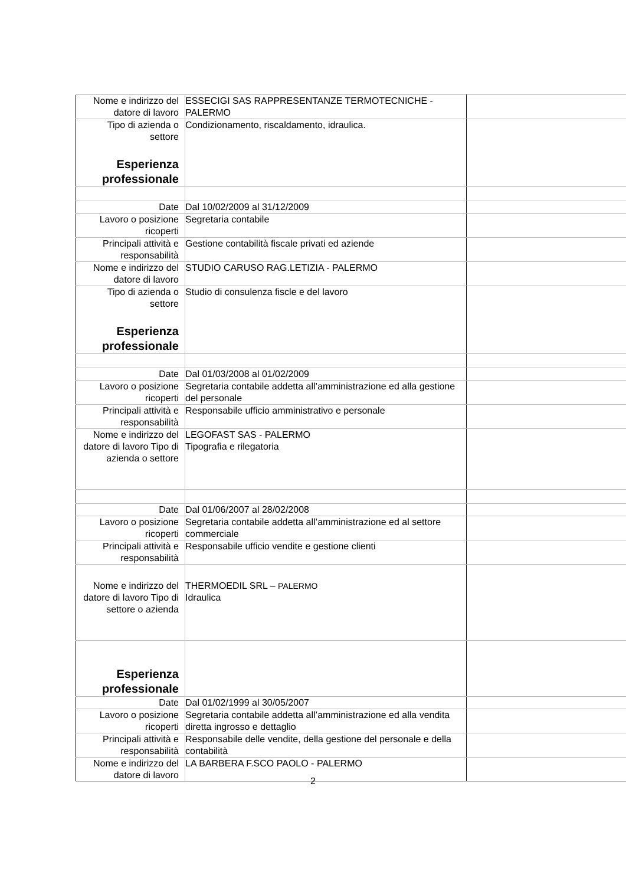| Nome e indirizzo del datore di lavoro | ESSECIGI SAS RAPPRESENTANZE TERMOTECNICHE - PALERMO | |
| Tipo di azienda o settore Esperienza professionale | Condizionamento, riscaldamento, idraulica. | |
| Date | Dal 10/02/2009 al 31/12/2009 | |
| Lavoro o posizione ricoperti | Segretaria contabile | |
| Principali attività e responsabilità | Gestione contabilità fiscale privati ed aziende | |
| Nome e indirizzo del datore di lavoro | STUDIO CARUSO RAG.LETIZIA - PALERMO | |
| Tipo di azienda o settore Esperienza professionale | Studio di consulenza fiscle e del lavoro | |
| Date | Dal 01/03/2008 al 01/02/2009 | |
| Lavoro o posizione ricoperti | Segretaria contabile addetta all’amministrazione ed alla gestione del personale | |
| Principali attività e responsabilità | Responsabile ufficio amministrativo e personale | |
| Nome e indirizzo del datore di lavoro Tipo di azienda o settore | LEGOFAST SAS - PALERMO Tipografia e rilegatoria | |
| Date | Dal 01/06/2007 al 28/02/2008 | |
| Lavoro o posizione ricoperti | Segretaria contabile addetta all’amministrazione ed al settore commerciale | |
| Principali attività e responsabilità | Responsabile ufficio vendite e gestione clienti | |
| Nome e indirizzo del datore di lavoro Tipo di settore o azienda | THERMOEDIL SRL – PALERMO Idraulica | |
| Esperienza professionale | | |
| Date | Dal 01/02/1999 al 30/05/2007 | |
| Lavoro o posizione ricoperti | Segretaria contabile addetta all’amministrazione ed alla vendita diretta ingrosso e dettaglio | |
| Principali attività e responsabilità | Responsabile delle vendite, della gestione del personale e della contabilità | |
| Nome e indirizzo del datore di lavoro | LA BARBERA F.SCO PAOLO - PALERMO | |
2